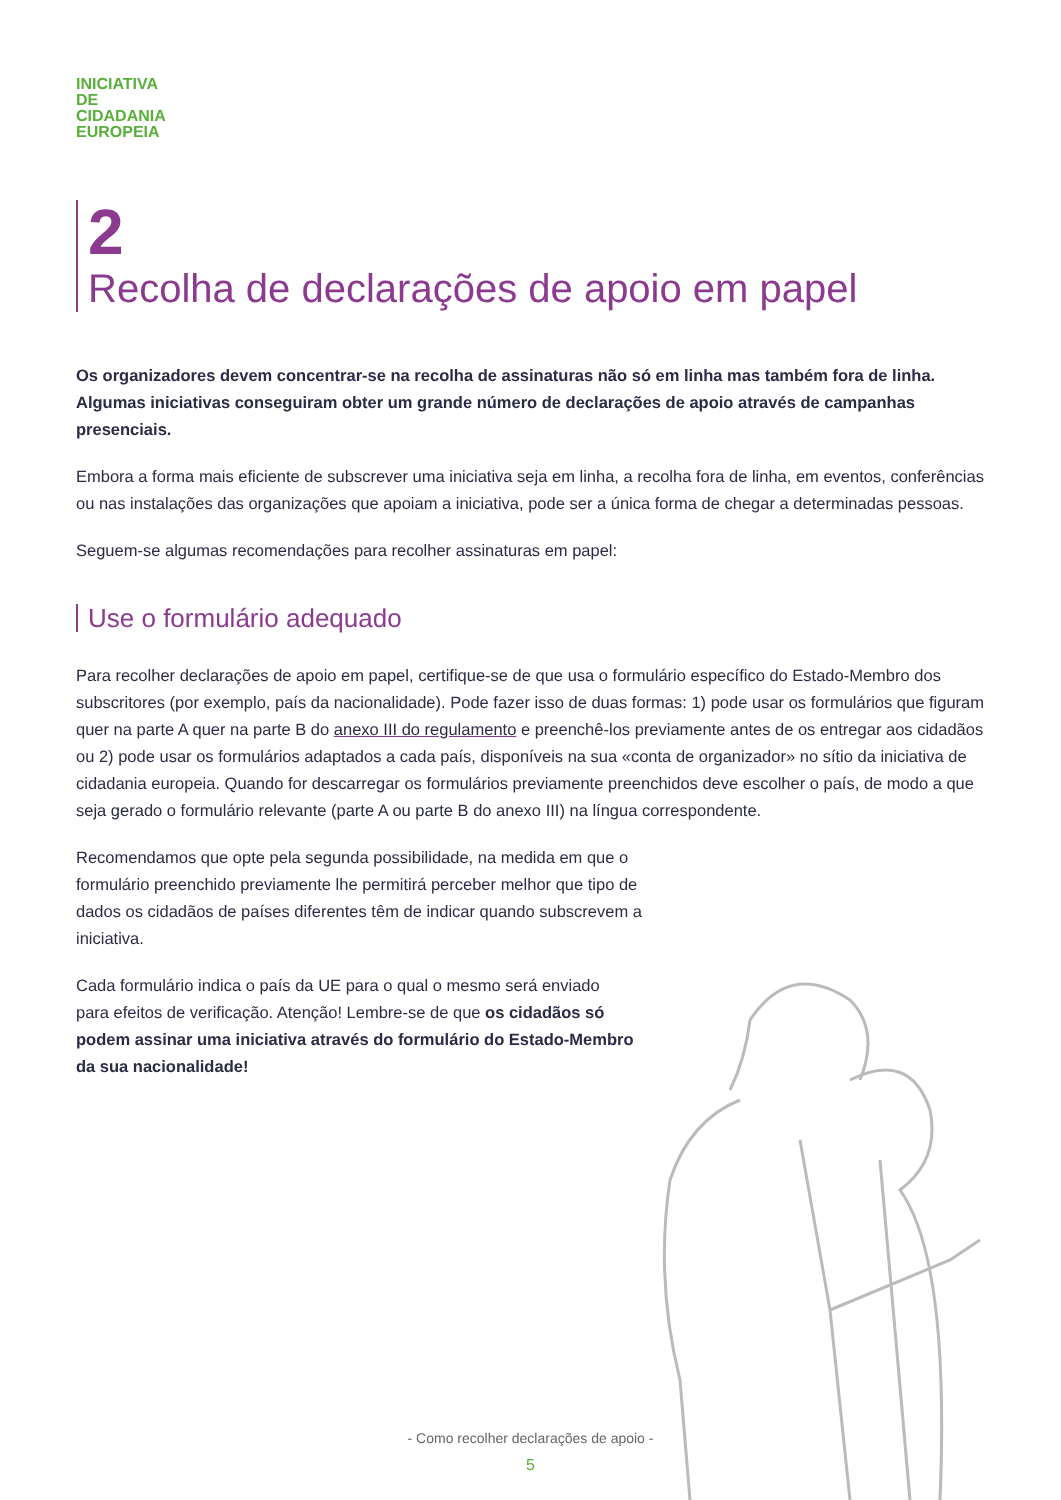INICIATIVA
DE
CIDADANIA
EUROPEIA
2
Recolha de declarações de apoio em papel
Os organizadores devem concentrar-se na recolha de assinaturas não só em linha mas também fora de linha. Algumas iniciativas conseguiram obter um grande número de declarações de apoio através de campanhas presenciais.
Embora a forma mais eficiente de subscrever uma iniciativa seja em linha, a recolha fora de linha, em eventos, conferências ou nas instalações das organizações que apoiam a iniciativa, pode ser a única forma de chegar a determinadas pessoas.
Seguem-se algumas recomendações para recolher assinaturas em papel:
Use o formulário adequado
Para recolher declarações de apoio em papel, certifique-se de que usa o formulário específico do Estado-Membro dos subscritores (por exemplo, país da nacionalidade). Pode fazer isso de duas formas: 1) pode usar os formulários que figuram quer na parte A quer na parte B do anexo III do regulamento e preenchê-los previamente antes de os entregar aos cidadãos ou 2) pode usar os formulários adaptados a cada país, disponíveis na sua «conta de organizador» no sítio da iniciativa de cidadania europeia. Quando for descarregar os formulários previamente preenchidos deve escolher o país, de modo a que seja gerado o formulário relevante (parte A ou parte B do anexo III) na língua correspondente.
Recomendamos que opte pela segunda possibilidade, na medida em que o formulário preenchido previamente lhe permitirá perceber melhor que tipo de dados os cidadãos de países diferentes têm de indicar quando subscrevem a iniciativa.
Cada formulário indica o país da UE para o qual o mesmo será enviado para efeitos de verificação. Atenção! Lembre-se de que os cidadãos só podem assinar uma iniciativa através do formulário do Estado-Membro da sua nacionalidade!
- Como recolher declarações de apoio -
5